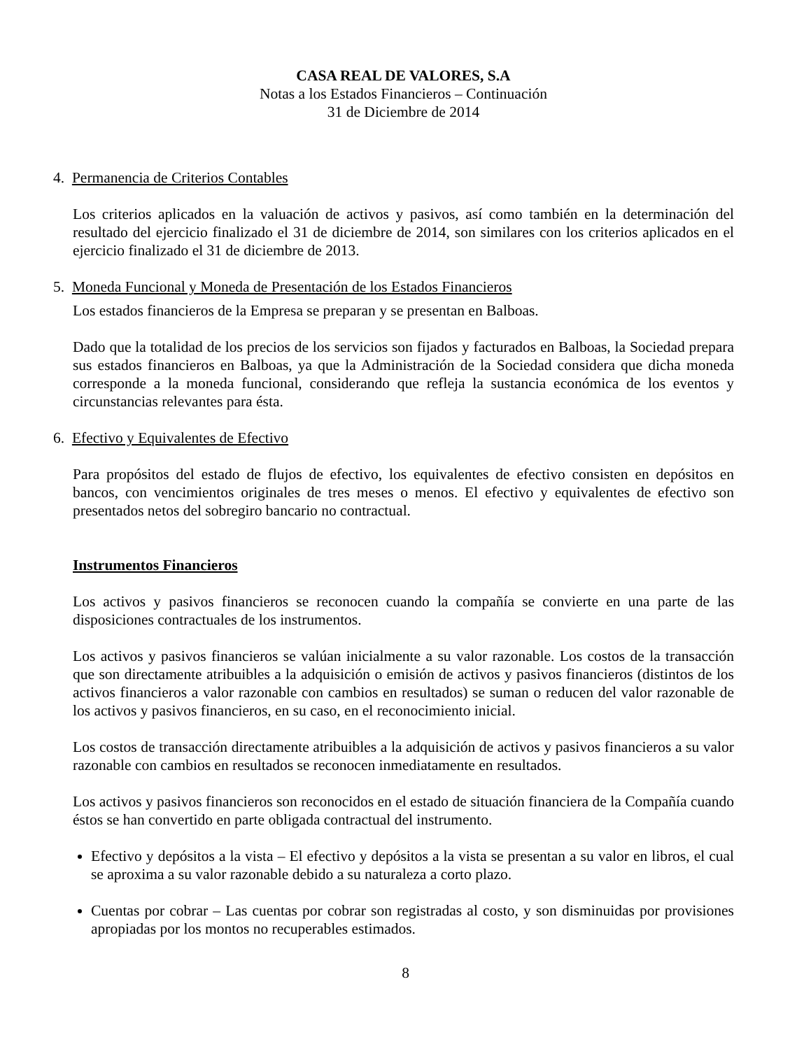CASA REAL DE VALORES, S.A
Notas a los Estados Financieros – Continuación
31 de Diciembre de 2014
4. Permanencia de Criterios Contables
Los criterios aplicados en la valuación de activos y pasivos, así como también en la determinación del resultado del ejercicio finalizado el 31 de diciembre de 2014, son similares con los criterios aplicados en el ejercicio finalizado el 31 de diciembre de 2013.
5. Moneda Funcional y Moneda de Presentación de los Estados Financieros
Los estados financieros de la Empresa se preparan y se presentan en Balboas.
Dado que la totalidad de los precios de los servicios son fijados y facturados en Balboas, la Sociedad prepara sus estados financieros en Balboas, ya que la Administración de la Sociedad considera que dicha moneda corresponde a la moneda funcional, considerando que refleja la sustancia económica de los eventos y circunstancias relevantes para ésta.
6. Efectivo y Equivalentes de Efectivo
Para propósitos del estado de flujos de efectivo, los equivalentes de efectivo consisten en depósitos en bancos, con vencimientos originales de tres meses o menos. El efectivo y equivalentes de efectivo son presentados netos del sobregiro bancario no contractual.
Instrumentos Financieros
Los activos y pasivos financieros se reconocen cuando la compañía se convierte en una parte de las disposiciones contractuales de los instrumentos.
Los activos y pasivos financieros se valúan inicialmente a su valor razonable. Los costos de la transacción que son directamente atribuibles a la adquisición o emisión de activos y pasivos financieros (distintos de los activos financieros a valor razonable con cambios en resultados) se suman o reducen del valor razonable de los activos y pasivos financieros, en su caso, en el reconocimiento inicial.
Los costos de transacción directamente atribuibles a la adquisición de activos y pasivos financieros a su valor razonable con cambios en resultados se reconocen inmediatamente en resultados.
Los activos y pasivos financieros son reconocidos en el estado de situación financiera de la Compañía cuando éstos se han convertido en parte obligada contractual del instrumento.
Efectivo y depósitos a la vista – El efectivo y depósitos a la vista se presentan a su valor en libros, el cual se aproxima a su valor razonable debido a su naturaleza a corto plazo.
Cuentas por cobrar – Las cuentas por cobrar son registradas al costo, y son disminuidas por provisiones apropiadas por los montos no recuperables estimados.
8